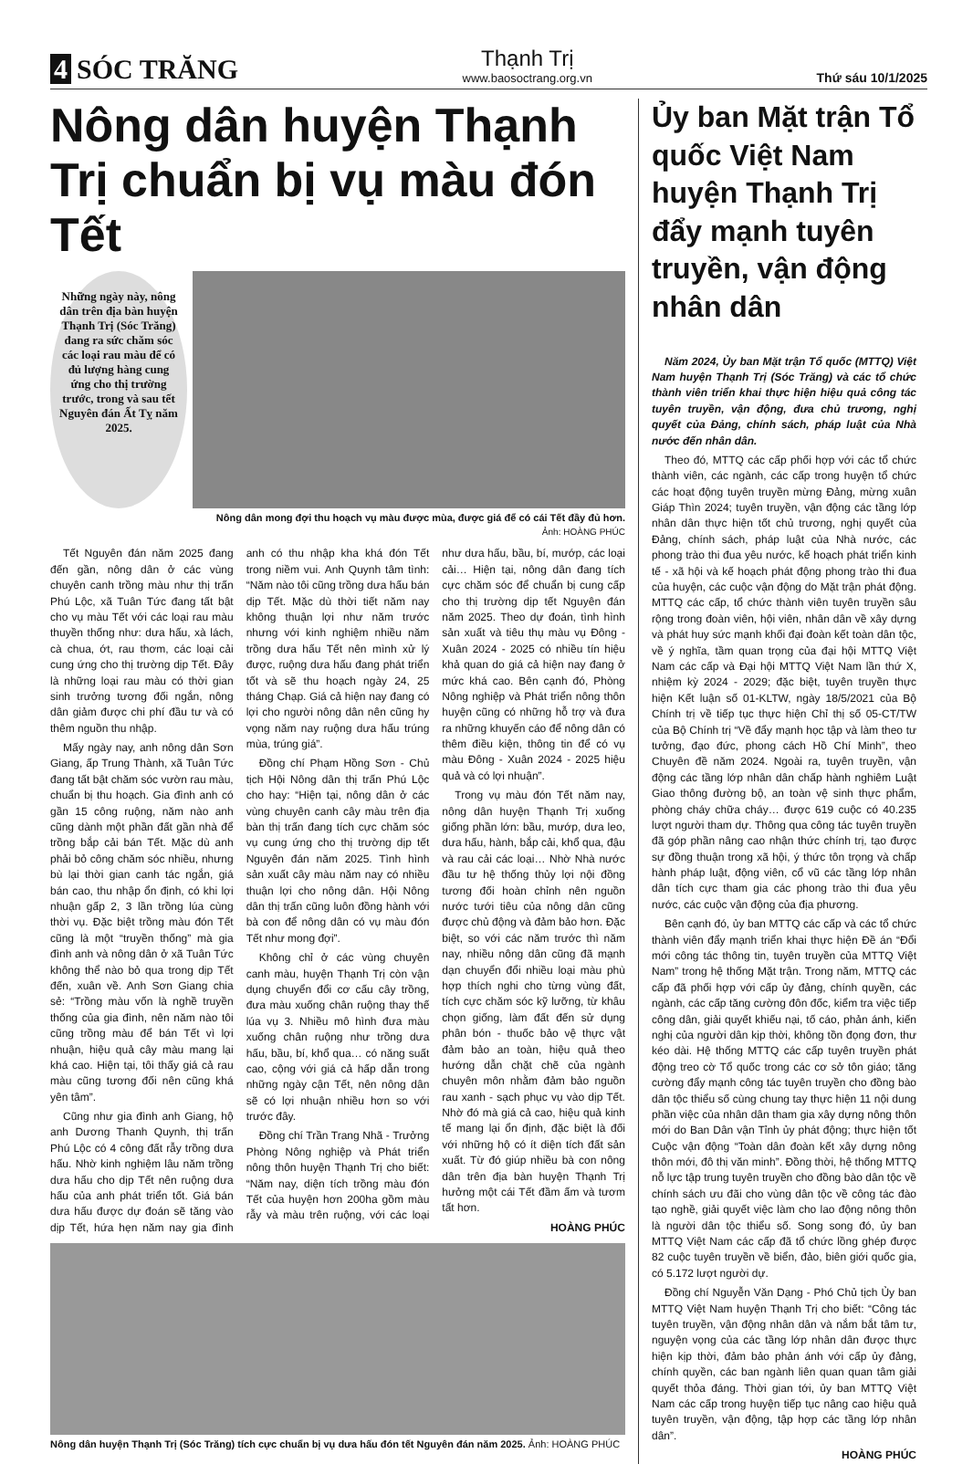4 SÓC TRĂNG
Thạnh Trị
www.baosoctrang.org.vn
Thứ sáu 10/1/2025
Nông dân huyện Thạnh Trị chuẩn bị vụ màu đón Tết
Những ngày này, nông dân trên địa bàn huyện Thạnh Trị (Sóc Trăng) đang ra sức chăm sóc các loại rau màu để có đủ lượng hàng cung ứng cho thị trường trước, trong và sau tết Nguyên đán Ất Tỵ năm 2025.
Nông dân mong đợi thu hoạch vụ màu được mùa, được giá để có cái Tết đầy đủ hơn.
Ảnh: HOÀNG PHÚC
Tết Nguyên đán năm 2025 đang đến gần, nông dân ở các vùng chuyên canh trồng màu như thị trấn Phú Lộc, xã Tuân Tức đang tất bật cho vụ màu Tết với các loại rau màu thuyền thống như: dưa hấu, xà lách, cà chua, ớt, rau thơm, các loại cải cung ứng cho thị trường dịp Tết. Đây là những loại rau màu có thời gian sinh trưởng tương đối ngắn, nông dân giảm được chi phí đầu tư và có thêm nguồn thu nhập.
Mấy ngày nay, anh nông dân Sơn Giang, ấp Trung Thành, xã Tuân Tức đang tất bật chăm sóc vườn rau màu, chuẩn bị thu hoạch. Gia đình anh có gần 15 công ruộng, năm nào anh cũng dành một phần đất gần nhà để trồng bắp cải bán Tết. Mặc dù anh phải bỏ công chăm sóc nhiều, nhưng bù lại thời gian canh tác ngắn, giá bán cao, thu nhập ổn định, có khi lợi nhuận gấp 2, 3 lần trồng lúa cùng thời vụ. Đặc biệt trồng màu đón Tết cũng là một “truyền thống” mà gia đình anh và nông dân ở xã Tuân Tức không thể nào bỏ qua trong dịp Tết đến, xuân về. Anh Sơn Giang chia sẻ: “Trồng màu vốn là nghề truyền thống của gia đình, nên năm nào tôi cũng trồng màu để bán Tết vì lợi nhuận, hiệu quả cây màu mang lại khá cao. Hiện tại, tôi thấy giá cả rau màu cũng tương đối nên cũng khá yên tâm”.
Cũng như gia đình anh Giang, hộ anh Dương Thanh Quynh, thị trấn Phú Lộc có 4 công đất rẫy trồng dưa hấu. Nhờ kinh nghiệm lâu năm trồng dưa hấu cho dịp Tết nên ruộng dưa hấu của anh phát triển tốt. Giá bán dưa hấu được dự đoán sẽ tăng vào dịp Tết, hứa hẹn năm nay gia đình anh có thu nhập kha khá đón Tết trong niềm vui. Anh Quynh tâm tình: “Năm nào tôi cũng trồng dưa hấu bán dịp Tết. Mặc dù thời tiết năm nay không thuận lợi như năm trước nhưng với kinh nghiệm nhiều năm trồng dưa hấu Tết nên mình xử lý được, ruộng dưa hấu đang phát triển tốt và sẽ thu hoạch ngày 24, 25 tháng Chạp. Giá cả hiện nay đang có lợi cho người nông dân nên cũng hy vọng năm nay ruộng dưa hấu trúng mùa, trúng giá”.
Đồng chí Phạm Hồng Sơn - Chủ tịch Hội Nông dân thị trấn Phú Lộc cho hay: “Hiện tại, nông dân ở các vùng chuyên canh cây màu trên địa bàn thị trấn đang tích cực chăm sóc vụ cung ứng cho thị trường dịp tết Nguyên đán năm 2025. Tình hình sản xuất cây màu năm nay có nhiều thuận lợi cho nông dân. Hội Nông dân thị trấn cũng luôn đồng hành với bà con để nông dân có vụ màu đón Tết như mong đợi”.
Không chỉ ở các vùng chuyên canh màu, huyện Thạnh Trị còn vận dụng chuyển đổi cơ cấu cây trồng, đưa màu xuống chân ruộng thay thế lúa vụ 3. Nhiều mô hình đưa màu xuống chân ruộng như trồng dưa hấu, bầu, bí, khổ qua… có năng suất cao, cộng với giá cả hấp dẫn trong những ngày cận Tết, nên nông dân sẽ có lợi nhuận nhiều hơn so với trước đây.
Đồng chí Trần Trang Nhã - Trưởng Phòng Nông nghiệp và Phát triển nông thôn huyện Thạnh Trị cho biết: “Năm nay, diện tích trồng màu đón Tết của huyện hơn 200ha gồm màu rẫy và màu trên ruộng, với các loại như dưa hấu, bầu, bí, mướp, các loại cải… Hiện tại, nông dân đang tích cực chăm sóc để chuẩn bị cung cấp cho thị trường dịp tết Nguyên đán năm 2025. Theo dự đoán, tình hình sản xuất và tiêu thụ màu vụ Đông - Xuân 2024 - 2025 có nhiều tín hiệu khả quan do giá cả hiện nay đang ở mức khá cao. Bên cạnh đó, Phòng Nông nghiệp và Phát triển nông thôn huyện cũng có những hỗ trợ và đưa ra những khuyến cáo để nông dân có thêm điều kiện, thông tin để có vụ màu Đông - Xuân 2024 - 2025 hiệu quả và có lợi nhuận”.
Trong vụ màu đón Tết năm nay, nông dân huyện Thạnh Trị xuống giống phần lớn: bầu, mướp, dưa leo, dưa hấu, hành, bắp cải, khổ qua, đậu và rau cải các loại… Nhờ Nhà nước đầu tư hệ thống thủy lợi nội đồng tương đối hoàn chỉnh nên nguồn nước tưới tiêu của nông dân cũng được chủ động và đảm bảo hơn. Đặc biệt, so với các năm trước thì năm nay, nhiều nông dân cũng đã mạnh dạn chuyển đổi nhiều loại màu phù hợp thích nghi cho từng vùng đất, tích cực chăm sóc kỹ lưỡng, từ khâu chọn giống, làm đất đến sử dụng phân bón - thuốc bảo vệ thực vật đảm bảo an toàn, hiệu quả theo hướng dẫn chặt chẽ của ngành chuyên môn nhằm đảm bảo nguồn rau xanh - sạch phục vụ vào dịp Tết. Nhờ đó mà giá cả cao, hiệu quả kinh tế mang lại ổn định, đặc biệt là đối với những hộ có ít diện tích đất sản xuất. Từ đó giúp nhiều bà con nông dân trên địa bàn huyện Thạnh Trị hưởng một cái Tết đầm ấm và tươm tất hơn.
HOÀNG PHÚC
Nông dân huyện Thạnh Trị (Sóc Trăng) tích cực chuẩn bị vụ dưa hấu đón tết Nguyên đán năm 2025. Ảnh: HOÀNG PHÚC
Ủy ban Mặt trận Tổ quốc Việt Nam huyện Thạnh Trị đẩy mạnh tuyên truyền, vận động nhân dân
Năm 2024, Ủy ban Mặt trận Tổ quốc (MTTQ) Việt Nam huyện Thạnh Trị (Sóc Trăng) và các tổ chức thành viên triển khai thực hiện hiệu quả công tác tuyên truyền, vận động, đưa chủ trương, nghị quyết của Đảng, chính sách, pháp luật của Nhà nước đến nhân dân.
Theo đó, MTTQ các cấp phối hợp với các tổ chức thành viên, các ngành, các cấp trong huyện tổ chức các hoạt động tuyên truyền mừng Đảng, mừng xuân Giáp Thìn 2024; tuyên truyền, vận động các tầng lớp nhân dân thực hiện tốt chủ trương, nghị quyết của Đảng, chính sách, pháp luật của Nhà nước, các phong trào thi đua yêu nước, kế hoạch phát triển kinh tế - xã hội và kế hoạch phát động phong trào thi đua của huyện, các cuộc vận động do Mặt trận phát động. MTTQ các cấp, tổ chức thành viên tuyên truyền sâu rộng trong đoàn viên, hội viên, nhân dân về xây dựng và phát huy sức mạnh khối đại đoàn kết toàn dân tộc, về ý nghĩa, tầm quan trọng của đại hội MTTQ Việt Nam các cấp và Đại hội MTTQ Việt Nam lần thứ X, nhiệm kỳ 2024 - 2029; đặc biệt, tuyên truyền thực hiện Kết luận số 01-KLTW, ngày 18/5/2021 của Bộ Chính trị về tiếp tục thực hiện Chỉ thị số 05-CT/TW của Bộ Chính trị “Về đẩy mạnh học tập và làm theo tư tưởng, đạo đức, phong cách Hồ Chí Minh”, theo Chuyên đề năm 2024. Ngoài ra, tuyên truyền, vận động các tầng lớp nhân dân chấp hành nghiêm Luật Giao thông đường bộ, an toàn vệ sinh thực phẩm, phòng cháy chữa cháy… được 619 cuộc có 40.235 lượt người tham dự. Thông qua công tác tuyên truyền đã góp phần nâng cao nhận thức chính trị, tạo được sự đồng thuận trong xã hội, ý thức tôn trọng và chấp hành pháp luật, động viên, cổ vũ các tầng lớp nhân dân tích cực tham gia các phong trào thi đua yêu nước, các cuộc vận động của địa phương.
Bên cạnh đó, ủy ban MTTQ các cấp và các tổ chức thành viên đẩy mạnh triển khai thực hiện Đề án “Đổi mới công tác thông tin, tuyên truyền của MTTQ Việt Nam” trong hệ thống Mặt trận. Trong năm, MTTQ các cấp đã phối hợp với cấp ủy đảng, chính quyền, các ngành, các cấp tăng cường đôn đốc, kiểm tra việc tiếp công dân, giải quyết khiếu nại, tố cáo, phản ánh, kiến nghị của người dân kịp thời, không tồn đọng đơn, thư kéo dài. Hệ thống MTTQ các cấp tuyên truyền phát động treo cờ Tổ quốc trong các cơ sở tôn giáo; tăng cường đẩy mạnh công tác tuyên truyền cho đồng bào dân tộc thiểu số cùng chung tay thực hiện 11 nội dung phần việc của nhân dân tham gia xây dựng nông thôn mới do Ban Dân vận Tỉnh ủy phát động; thực hiện tốt Cuộc vận động “Toàn dân đoàn kết xây dựng nông thôn mới, đô thị văn minh”. Đồng thời, hệ thống MTTQ nỗ lực tập trung tuyên truyền cho đồng bào dân tộc về chính sách ưu đãi cho vùng dân tộc về công tác đào tạo nghề, giải quyết việc làm cho lao động nông thôn là người dân tộc thiểu số. Song song đó, ủy ban MTTQ Việt Nam các cấp đã tổ chức lồng ghép được 82 cuộc tuyên truyền về biển, đảo, biên giới quốc gia, có 5.172 lượt người dự.
Đồng chí Nguyễn Văn Dạng - Phó Chủ tịch Ủy ban MTTQ Việt Nam huyện Thạnh Trị cho biết: “Công tác tuyên truyền, vận động nhân dân và nắm bắt tâm tư, nguyện vọng của các tầng lớp nhân dân được thực hiện kịp thời, đảm bảo phản ánh với cấp ủy đảng, chính quyền, các ban ngành liên quan quan tâm giải quyết thỏa đáng. Thời gian tới, ủy ban MTTQ Việt Nam các cấp trong huyện tiếp tục nâng cao hiệu quả tuyên truyền, vận động, tập hợp các tầng lớp nhân dân”.
HOÀNG PHÚC